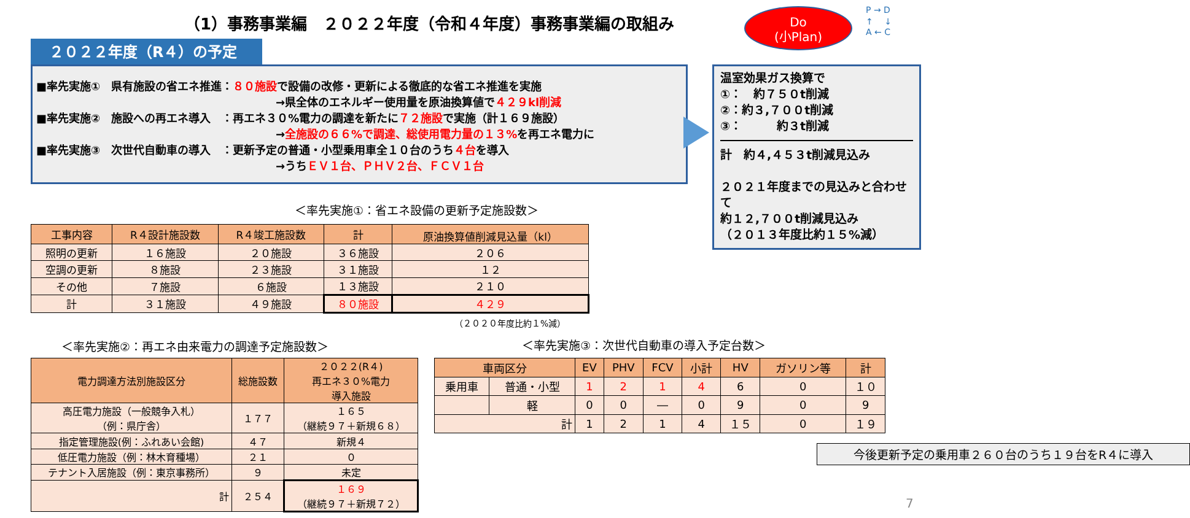（1）事務事業編　２０２２年度（令和４年度）事務事業編の取組み
Do
(小Plan)
P → D
↑　 ↓
A ← C
２０２２年度（R４）の予定
■率先実施①　県有施設の省エネ推進：８０施設で設備の改修・更新による徹底的な省エネ推進を実施
→県全体のエネルギー使用量を原油換算値で４２９kl削減
■率先実施②　施設への再エネ導入　：再エネ３０%電力の調達を新たに７２施設で実施（計１６９施設）
→全施設の６６%で調達、総使用電力量の１３% を再エネ電力に
■率先実施③　次世代自動車の導入　：更新予定の普通・小型乗用車全１０台のうち４台を導入
→うちＥＶ１台、ＰＨＶ２台、ＦＣＶ１台
温室効果ガス換算で
①：　約７５０t削減
②：約３,７００t削減
③：　　　約３t削減
計　約４,４５３t削減見込み
２０２１年度までの見込みと合わせて
約１２,７００t削減見込み
（２０１３年度比約１５%減）
＜率先実施①：省エネ設備の更新予定施設数＞
| 工事内容 | R４設計施設数 | R４竣工施設数 | 計 | 原油換算値削減見込量（kl） |
| --- | --- | --- | --- | --- |
| 照明の更新 | １６施設 | ２０施設 | ３６施設 | ２０６ |
| 空調の更新 | ８施設 | ２３施設 | ３１施設 | １２ |
| その他 | ７施設 | ６施設 | １３施設 | ２１０ |
| 計 | ３１施設 | ４９施設 | ８０施設 | ４２９ |
（２０２０年度比約１%減）
＜率先実施②：再エネ由来電力の調達予定施設数＞
| 電力調達方法別施設区分 | 総施設数 | ２０２２(R４) 再エネ３０%電力 導入施設 |
| --- | --- | --- |
| 高圧電力施設（一般競争入札） （例：県庁舎） | １７７ | １６５ （継続９７＋新規６８） |
| 指定管理施設(例：ふれあい会館) | ４７ | 新規４ |
| 低圧電力施設（例：林木育種場） | ２１ | ０ |
| テナント入居施設（例：東京事務所） | ９ | 未定 |
| 計 | ２５４ | １６９ （継続９７＋新規７２） |
＜率先実施③：次世代自動車の導入予定台数＞
| 車両区分 | | EV | PHV | FCV | 小計 | HV | ガソリン等 | 計 |
| --- | --- | --- | --- | --- | --- | --- | --- | --- |
| 乗用車 | 普通・小型 | 1 | 2 | 1 | 4 | 6 | 0 | １０ |
| | 軽 | 0 | 0 | ― | 0 | 9 | 0 | 9 |
| 計 | | 1 | 2 | 1 | 4 | １５ | 0 | １９ |
今後更新予定の乗用車２６０台のうち１９台をR４に導入
7